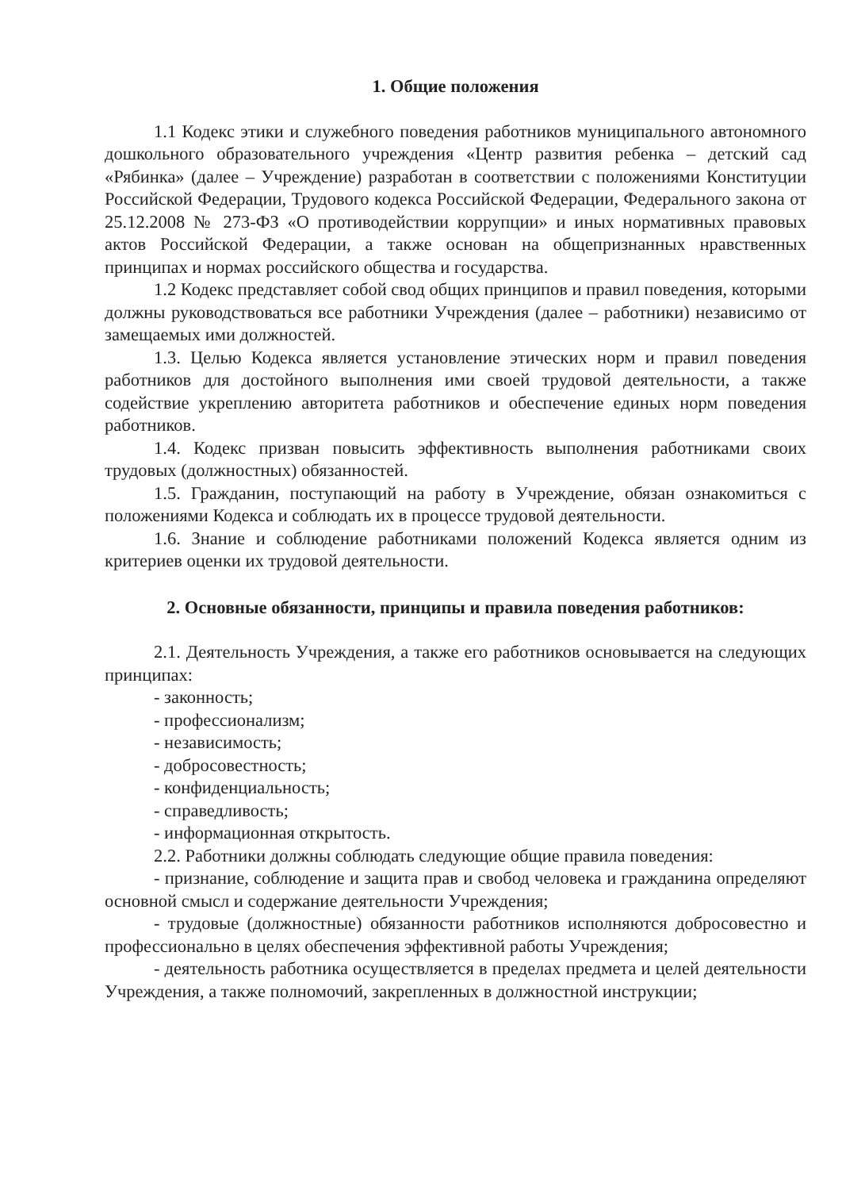1. Общие положения
1.1 Кодекс этики и служебного поведения работников муниципального автономного дошкольного образовательного учреждения «Центр развития ребенка – детский сад «Рябинка» (далее – Учреждение) разработан в соответствии с положениями Конституции Российской Федерации, Трудового кодекса Российской Федерации, Федерального закона от 25.12.2008 № 273-ФЗ «О противодействии коррупции» и иных нормативных правовых актов Российской Федерации, а также основан на общепризнанных нравственных принципах и нормах российского общества и государства.
1.2 Кодекс представляет собой свод общих принципов и правил поведения, которыми должны руководствоваться все работники Учреждения (далее – работники) независимо от замещаемых ими должностей.
1.3. Целью Кодекса является установление этических норм и правил поведения работников для достойного выполнения ими своей трудовой деятельности, а также содействие укреплению авторитета работников и обеспечение единых норм поведения работников.
1.4. Кодекс призван повысить эффективность выполнения работниками своих трудовых (должностных) обязанностей.
1.5. Гражданин, поступающий на работу в Учреждение, обязан ознакомиться с положениями Кодекса и соблюдать их в процессе трудовой деятельности.
1.6. Знание и соблюдение работниками положений Кодекса является одним из критериев оценки их трудовой деятельности.
2. Основные обязанности, принципы и правила поведения работников:
2.1. Деятельность Учреждения, а также его работников основывается на следующих принципах:
- законность;
- профессионализм;
- независимость;
- добросовестность;
- конфиденциальность;
- справедливость;
- информационная открытость.
2.2. Работники должны соблюдать следующие общие правила поведения:
- признание, соблюдение и защита прав и свобод человека и гражданина определяют основной смысл и содержание деятельности Учреждения;
- трудовые (должностные) обязанности работников исполняются добросовестно и профессионально в целях обеспечения эффективной работы Учреждения;
- деятельность работника осуществляется в пределах предмета и целей деятельности Учреждения, а также полномочий, закрепленных в должностной инструкции;